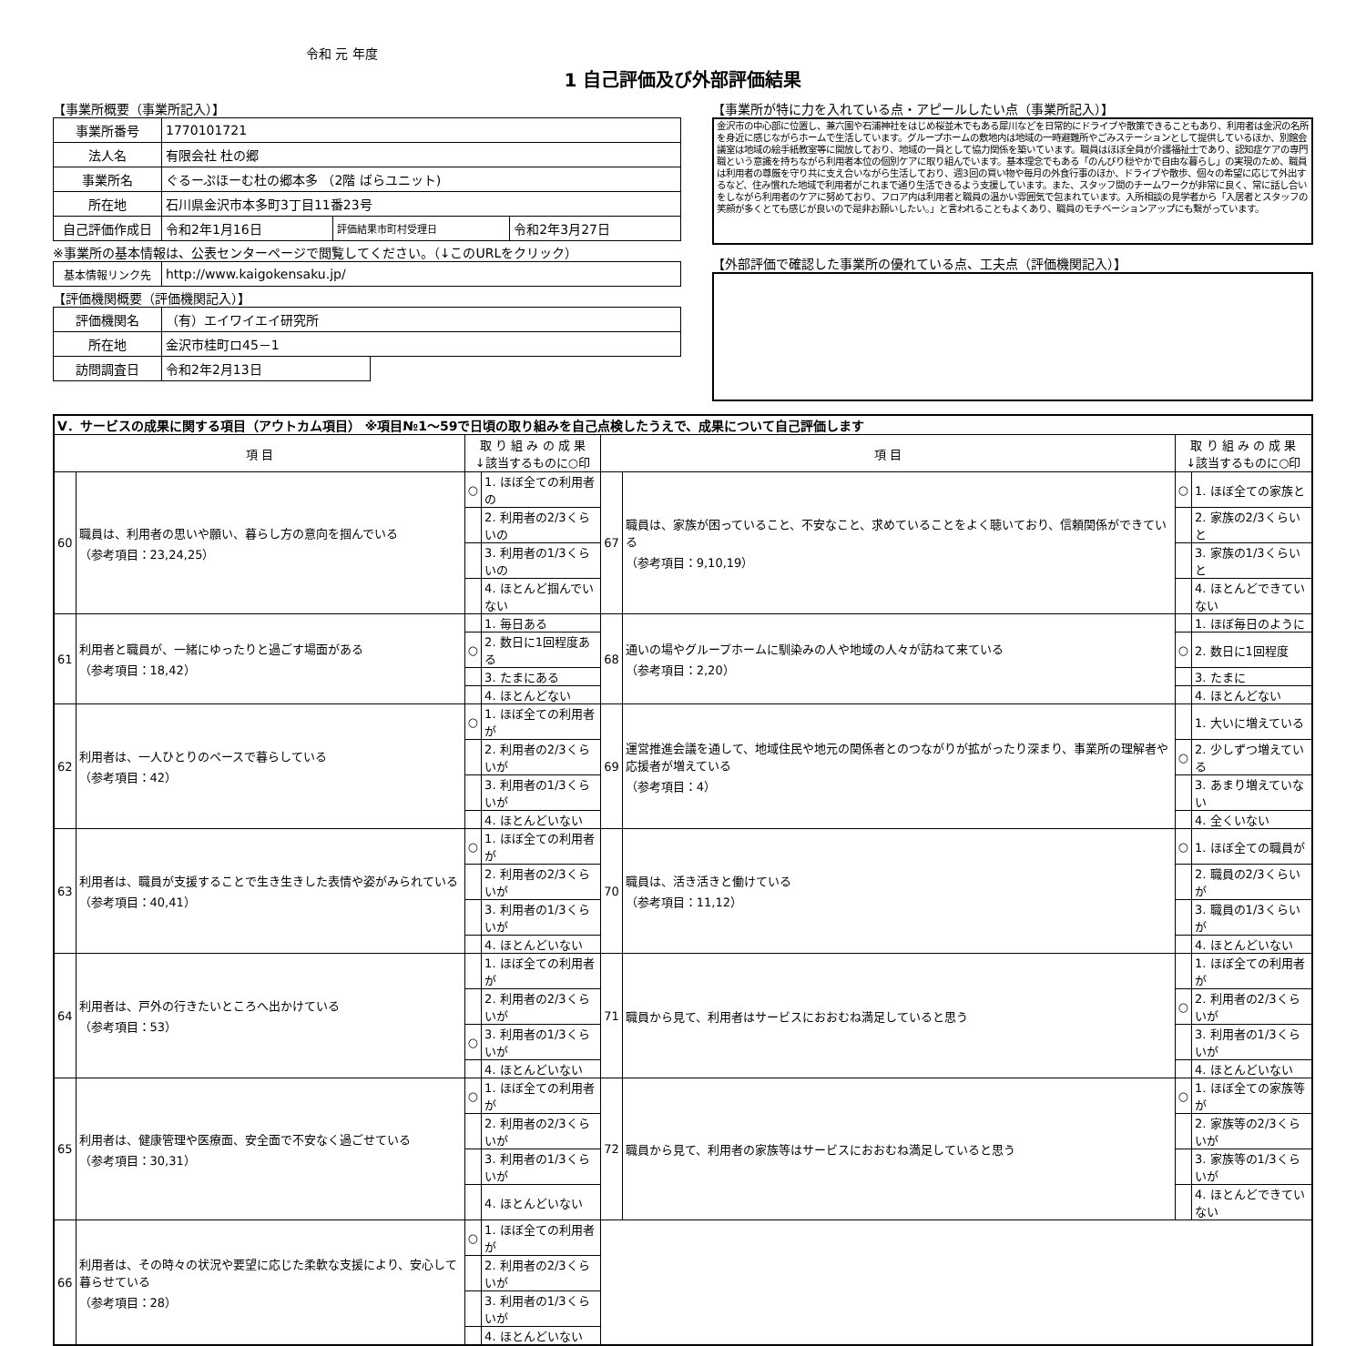令和 元 年度
1 自己評価及び外部評価結果
【事業所概要（事業所記入）】
| 事業所番号 | 1770101721 | | |
| 法人名 | 有限会社 杜の郷 | | |
| 事業所名 | ぐるーぷほーむ杜の郷本多 （2階 ばらユニット) | | |
| 所在地 | 石川県金沢市本多町3丁目11番23号 | | |
| 自己評価作成日 | 令和2年1月16日 | 評価結果市町村受理日 | 令和2年3月27日 |
※事業所の基本情報は、公表センターページで閲覧してください。（↓このURLをクリック）
| 基本情報リンク先 | http://www.kaigokensaku.jp/ |
【評価機関概要（評価機関記入）】
| 評価機関名 | （有）エイワイエイ研究所 | |
| 所在地 | 金沢市桂町ロ45－1 | |
| 訪問調査日 | 令和2年2月13日 | |
【事業所が特に力を入れている点・アピールしたい点（事業所記入）】
金沢市の中心部に位置し、兼六園や石浦神社をはじめ桜並木でもある犀川などを日常的にドライブや散策できることもあり、利用者は金沢の名所を身近に感じながらホームで生活しています。グループホームの敷地内は地域の一時避難所やごみステーションとして提供しているほか、別館会議室は地域の絵手紙教室等に開放しており、地域の一員として協力関係を築いています。職員はほぼ全員が介護福祉士であり、認知症ケアの専門職という意識を持ちながら利用者本位の個別ケアに取り組んでいます。基本理念でもある「のんびり穏やかで自由な暮らし」の実現のため、職員は利用者の尊厳を守り共に支え合いながら生活しており、週3回の買い物や毎月の外食行事のほか、ドライブや散歩、個々の希望に応じて外出するなど、住み慣れた地域で利用者がこれまで通り生活できるよう支援しています。また、スタッフ間のチームワークが非常に良く、常に話し合いをしながら利用者のケアに努めており、フロア内は利用者と職員の温かい雰囲気で包まれています。入所相談の見学者から「入居者とスタッフの笑顔が多くとても感じが良いので是非お願いしたい。」と言われることもよくあり、職員のモチベーションアップにも繋がっています。
【外部評価で確認した事業所の優れている点、工夫点（評価機関記入）】
| Ⅴ．サービスの成果に関する項目（アウトカム項目） ※項目№1～59で日頃の取り組みを自己点検したうえで、成果について自己評価します | | | | | | | |
| 項 目 | | 取 り 組 み の 成 果 ↓該当するものに○印 | | 項 目 | | 取 り 組 み の 成 果 ↓該当するものに○印 | |
| 60 | 職員は、利用者の思いや願い、暮らし方の意向を掴んでいる （参考項目：23,24,25） | ○ | 1. ほぼ全ての利用者の | 67 | 職員は、家族が困っていること、不安なこと、求めていることをよく聴いており、信頼関係ができている （参考項目：9,10,19） | ○ | 1. ほぼ全ての家族と |
| | | | 2. 利用者の2/3くらいの | | | | 2. 家族の2/3くらいと |
| | | | 3. 利用者の1/3くらいの | | | | 3. 家族の1/3くらいと |
| | | | 4. ほとんど掴んでいない | | | | 4. ほとんどできていない |
| 61 | 利用者と職員が、一緒にゆったりと過ごす場面がある （参考項目：18,42） | | 1. 毎日ある | 68 | 通いの場やグループホームに馴染みの人や地域の人々が訪ねて来ている （参考項目：2,20） | | 1. ほぼ毎日のように |
| | | ○ | 2. 数日に1回程度ある | | | ○ | 2. 数日に1回程度 |
| | | | 3. たまにある | | | | 3. たまに |
| | | | 4. ほとんどない | | | | 4. ほとんどない |
| 62 | 利用者は、一人ひとりのペースで暮らしている （参考項目：42） | ○ | 1. ほぼ全ての利用者が | 69 | 運営推進会議を通して、地域住民や地元の関係者とのつながりが拡がったり深まり、事業所の理解者や応援者が増えている （参考項目：4） | | 1. 大いに増えている |
| | | | 2. 利用者の2/3くらいが | | | ○ | 2. 少しずつ増えている |
| | | | 3. 利用者の1/3くらいが | | | | 3. あまり増えていない |
| | | | 4. ほとんどいない | | | | 4. 全くいない |
| 63 | 利用者は、職員が支援することで生き生きした表情や姿がみられている （参考項目：40,41） | ○ | 1. ほぼ全ての利用者が | 70 | 職員は、活き活きと働けている （参考項目：11,12） | ○ | 1. ほぼ全ての職員が |
| | | | 2. 利用者の2/3くらいが | | | | 2. 職員の2/3くらいが |
| | | | 3. 利用者の1/3くらいが | | | | 3. 職員の1/3くらいが |
| | | | 4. ほとんどいない | | | | 4. ほとんどいない |
| 64 | 利用者は、戸外の行きたいところへ出かけている （参考項目：53） | | 1. ほぼ全ての利用者が | 71 | 職員から見て、利用者はサービスにおおむね満足していると思う | | 1. ほぼ全ての利用者が |
| | | | 2. 利用者の2/3くらいが | | | ○ | 2. 利用者の2/3くらいが |
| | | ○ | 3. 利用者の1/3くらいが | | | | 3. 利用者の1/3くらいが |
| | | | 4. ほとんどいない | | | | 4. ほとんどいない |
| 65 | 利用者は、健康管理や医療面、安全面で不安なく過ごせている （参考項目：30,31） | ○ | 1. ほぼ全ての利用者が | 72 | 職員から見て、利用者の家族等はサービスにおおむね満足していると思う | ○ | 1. ほぼ全ての家族等が |
| | | | 2. 利用者の2/3くらいが | | | | 2. 家族等の2/3くらいが |
| | | | 3. 利用者の1/3くらいが | | | | 3. 家族等の1/3くらいが |
| | | | 4. ほとんどいない | | | | 4. ほとんどできていない |
| 66 | 利用者は、その時々の状況や要望に応じた柔軟な支援により、安心して暮らせている （参考項目：28） | ○ | 1. ほぼ全ての利用者が | | | | |
| | | | 2. 利用者の2/3くらいが | | | | |
| | | | 3. 利用者の1/3くらいが | | | | |
| | | | 4. ほとんどいない | | | | |